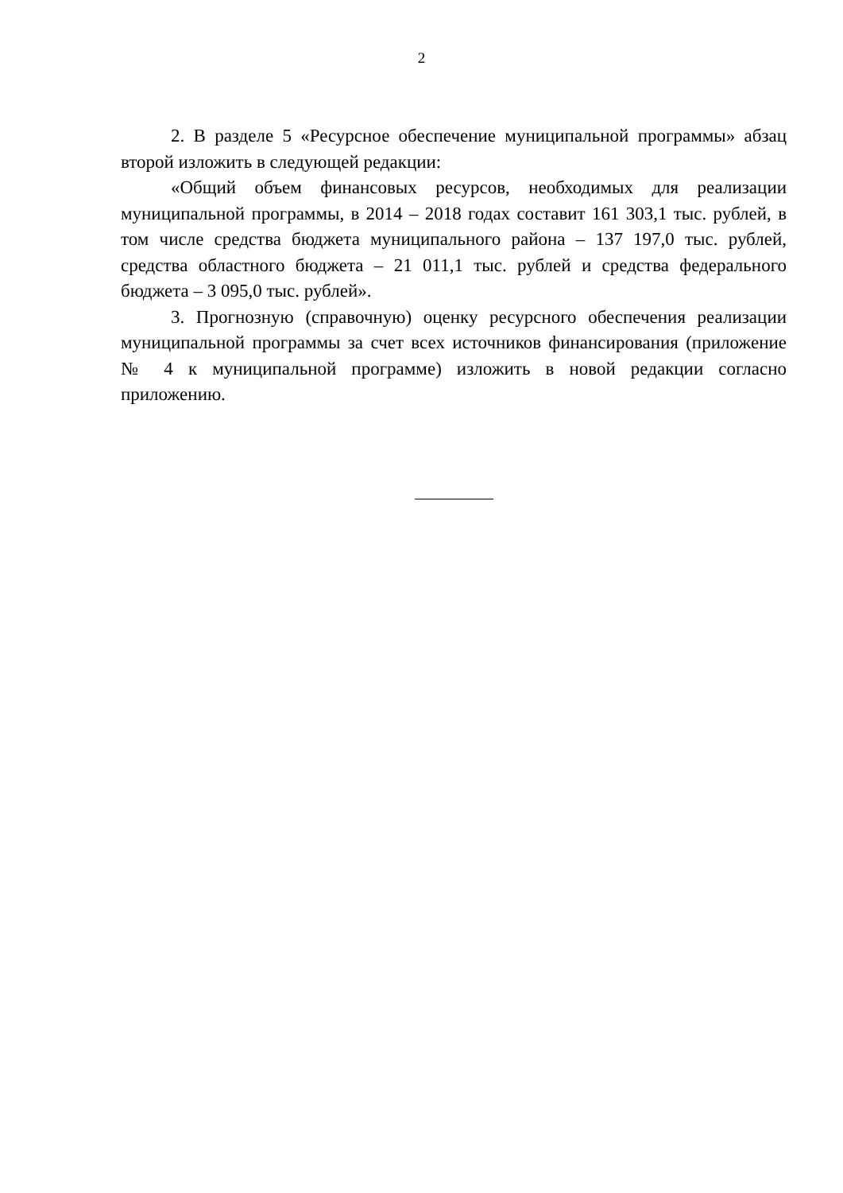2
2. В разделе 5 «Ресурсное обеспечение муниципальной программы» абзац второй изложить в следующей редакции:
«Общий объем финансовых ресурсов, необходимых для реализации муниципальной программы, в 2014 – 2018 годах составит 161 303,1 тыс. рублей, в том числе средства бюджета муниципального района – 137 197,0 тыс. рублей, средства областного бюджета – 21 011,1 тыс. рублей и средства федерального бюджета – 3 095,0 тыс. рублей».
3. Прогнозную (справочную) оценку ресурсного обеспечения реализации муниципальной программы за счет всех источников финансирования (приложение № 4 к муниципальной программе) изложить в новой редакции согласно приложению.